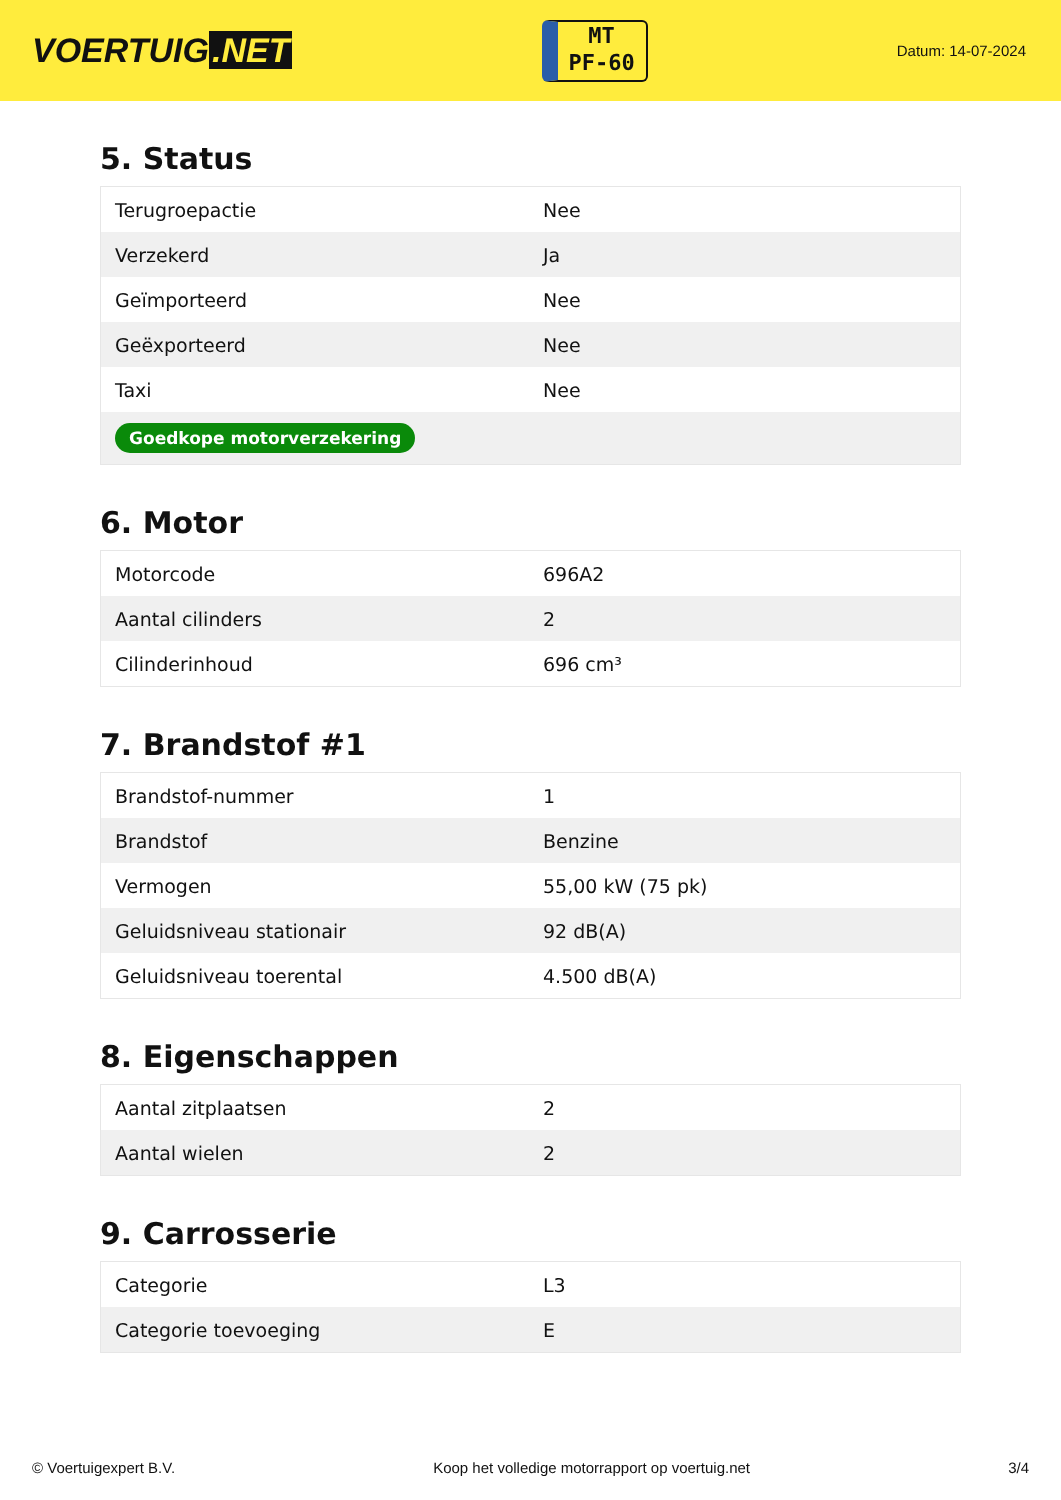VOERTUIG.NET
MT
PF-60
Datum: 14-07-2024
5. Status
| Terugroepactie | Nee |
| Verzekerd | Ja |
| Geïmporteerd | Nee |
| Geëxporteerd | Nee |
| Taxi | Nee |
| Goedkope motorverzekering | |
6. Motor
| Motorcode | 696A2 |
| Aantal cilinders | 2 |
| Cilinderinhoud | 696 cm³ |
7. Brandstof #1
| Brandstof-nummer | 1 |
| Brandstof | Benzine |
| Vermogen | 55,00 kW (75 pk) |
| Geluidsniveau stationair | 92 dB(A) |
| Geluidsniveau toerental | 4.500 dB(A) |
8. Eigenschappen
| Aantal zitplaatsen | 2 |
| Aantal wielen | 2 |
9. Carrosserie
| Categorie | L3 |
| Categorie toevoeging | E |
© Voertuigexpert B.V. Koop het volledige motorrapport op voertuig.net 3/4